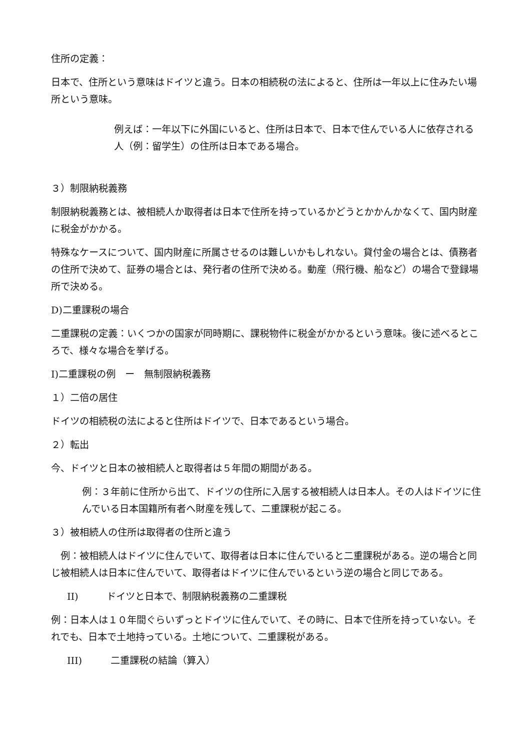住所の定義：
日本で、住所という意味はドイツと違う。日本の相続税の法によると、住所は一年以上に住みたい場所という意味。
例えば：一年以下に外国にいると、住所は日本で、日本で住んでいる人に依存される人（例：留学生）の住所は日本である場合。
３）制限納税義務
制限納税義務とは、被相続人か取得者は日本で住所を持っているかどうとかかんかなくて、国内財産に税金がかかる。
特殊なケースについて、国内財産に所属させるのは難しいかもしれない。貸付金の場合とは、債務者の住所で決めて、証券の場合とは、発行者の住所で決める。動産（飛行機、船など）の場合で登録場所で決める。
D)二重課税の場合
二重課税の定義：いくつかの国家が同時期に、課税物件に税金がかかるという意味。後に述べるところで、様々な場合を挙げる。
I)二重課税の例　ー　無制限納税義務
１）二倍の居住
ドイツの相続税の法によると住所はドイツで、日本であるという場合。
２）転出
今、ドイツと日本の被相続人と取得者は５年間の期間がある。
例：３年前に住所から出て、ドイツの住所に入居する被相続人は日本人。その人はドイツに住んでいる日本国籍所有者へ財産を残して、二重課税が起こる。
３）被相続人の住所は取得者の住所と違う
　例：被相続人はドイツに住んでいて、取得者は日本に住んでいると二重課税がある。逆の場合と同じ被相続人は日本に住んでいて、取得者はドイツに住んでいるという逆の場合と同じである。
II)　　　ドイツと日本で、制限納税義務の二重課税
例：日本人は１０年間ぐらいずっとドイツに住んでいて、その時に、日本で住所を持っていない。それでも、日本で土地持っている。土地について、二重課税がある。
III)　　　二重課税の結論（算入）